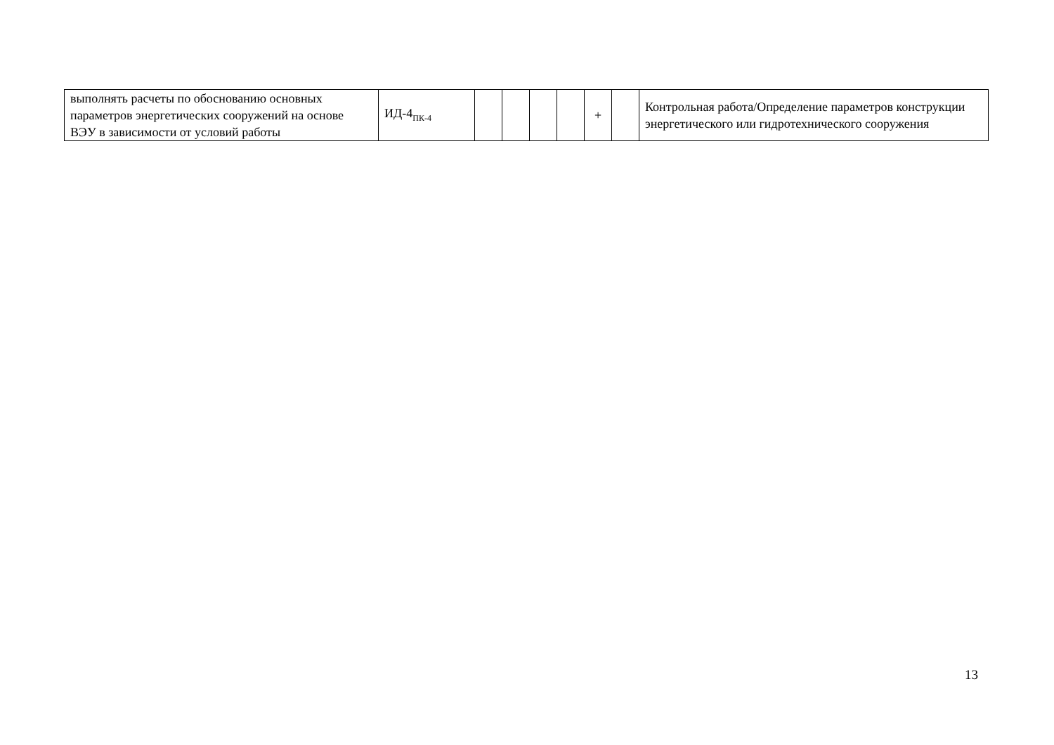| выполнять расчеты по обоснованию основных параметров энергетических сооружений на основе ВЭУ в зависимости от условий работы | ИД-4<sub>ПК-4</sub> | | | | | + | | Контрольная работа/Определение параметров конструкции энергетического или гидротехнического сооружения |
13